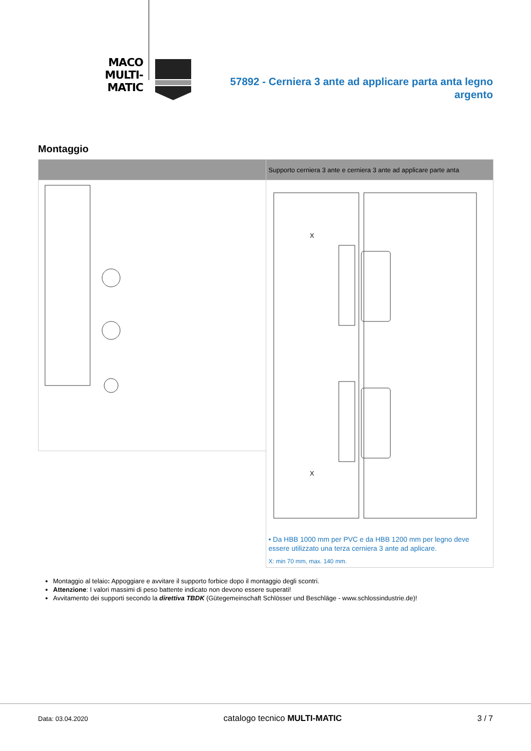MACO
MULTI-MATIC
57892 - Cerniera 3 ante ad applicare parta anta legno argento
Montaggio
| | Supporto cerniera 3 ante e cerniera 3 ante ad applicare parte anta |
| --- | --- |
| | X X • Da HBB 1000 mm per PVC e da HBB 1200 mm per legno deve essere utilizzato una terza cerniera 3 ante ad aplicare. X: min 70 mm, max. 140 mm. |
Montaggio al telaio: Appoggiare e avvitare il supporto forbice dopo il montaggio degli scontri.
Attenzione: I valori massimi di peso battente indicato non devono essere superati!
Avvitamento dei supporti secondo la direttiva TBDK (Gütegemeinschaft Schlösser und Beschläge - www.schlossindustrie.de)!
Data: 03.04.2020 catalogo tecnico MULTI-MATIC 3 / 7